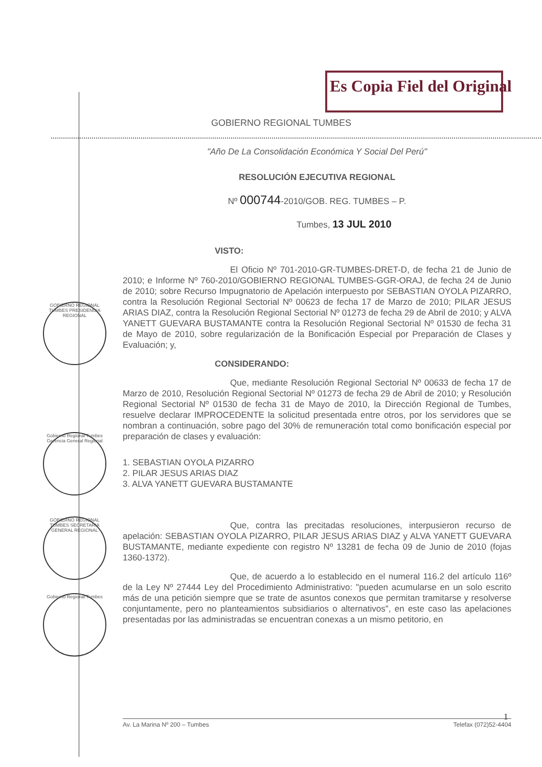Es Copia Fiel del Original
GOBIERNO REGIONAL TUMBES PRESIDENCIA REGIONAL
Gobierno Regional Tumbes Gerencia General Regional
GOBIERNO REGIONAL TUMBES SECRETARIA GENERAL REGIONAL
Gobierno Regional Tumbes
GOBIERNO REGIONAL TUMBES
"Año De La Consolidación Económica Y Social Del Perú"
RESOLUCIÓN EJECUTIVA REGIONAL
Nº 000744-2010/GOB. REG. TUMBES – P.
Tumbes, 13 JUL 2010
VISTO:
El Oficio Nº 701-2010-GR-TUMBES-DRET-D, de fecha 21 de Junio de 2010; e Informe Nº 760-2010/GOBIERNO REGIONAL TUMBES-GGR-ORAJ, de fecha 24 de Junio de 2010; sobre Recurso Impugnatorio de Apelación interpuesto por SEBASTIAN OYOLA PIZARRO, contra la Resolución Regional Sectorial Nº 00623 de fecha 17 de Marzo de 2010; PILAR JESUS ARIAS DIAZ, contra la Resolución Regional Sectorial Nº 01273 de fecha 29 de Abril de 2010; y ALVA YANETT GUEVARA BUSTAMANTE contra la Resolución Regional Sectorial Nº 01530 de fecha 31 de Mayo de 2010, sobre regularización de la Bonificación Especial por Preparación de Clases y Evaluación; y,
CONSIDERANDO:
Que, mediante Resolución Regional Sectorial Nº 00633 de fecha 17 de Marzo de 2010, Resolución Regional Sectorial Nº 01273 de fecha 29 de Abril de 2010; y Resolución Regional Sectorial Nº 01530 de fecha 31 de Mayo de 2010, la Dirección Regional de Tumbes, resuelve declarar IMPROCEDENTE la solicitud presentada entre otros, por los servidores que se nombran a continuación, sobre pago del 30% de remuneración total como bonificación especial por preparación de clases y evaluación:
1. SEBASTIAN OYOLA PIZARRO
2. PILAR JESUS ARIAS DIAZ
3. ALVA YANETT GUEVARA BUSTAMANTE
Que, contra las precitadas resoluciones, interpusieron recurso de apelación: SEBASTIAN OYOLA PIZARRO, PILAR JESUS ARIAS DIAZ y ALVA YANETT GUEVARA BUSTAMANTE, mediante expediente con registro Nº 13281 de fecha 09 de Junio de 2010 (fojas 1360-1372).
Que, de acuerdo a lo establecido en el numeral 116.2 del artículo 116º de la Ley Nº 27444 Ley del Procedimiento Administrativo: "pueden acumularse en un solo escrito más de una petición siempre que se trate de asuntos conexos que permitan tramitarse y resolverse conjuntamente, pero no planteamientos subsidiarios o alternativos", en este caso las apelaciones presentadas por las administradas se encuentran conexas a un mismo petitorio, en
1
Av. La Marina Nº 200 – Tumbes Telefax (072)52-4404